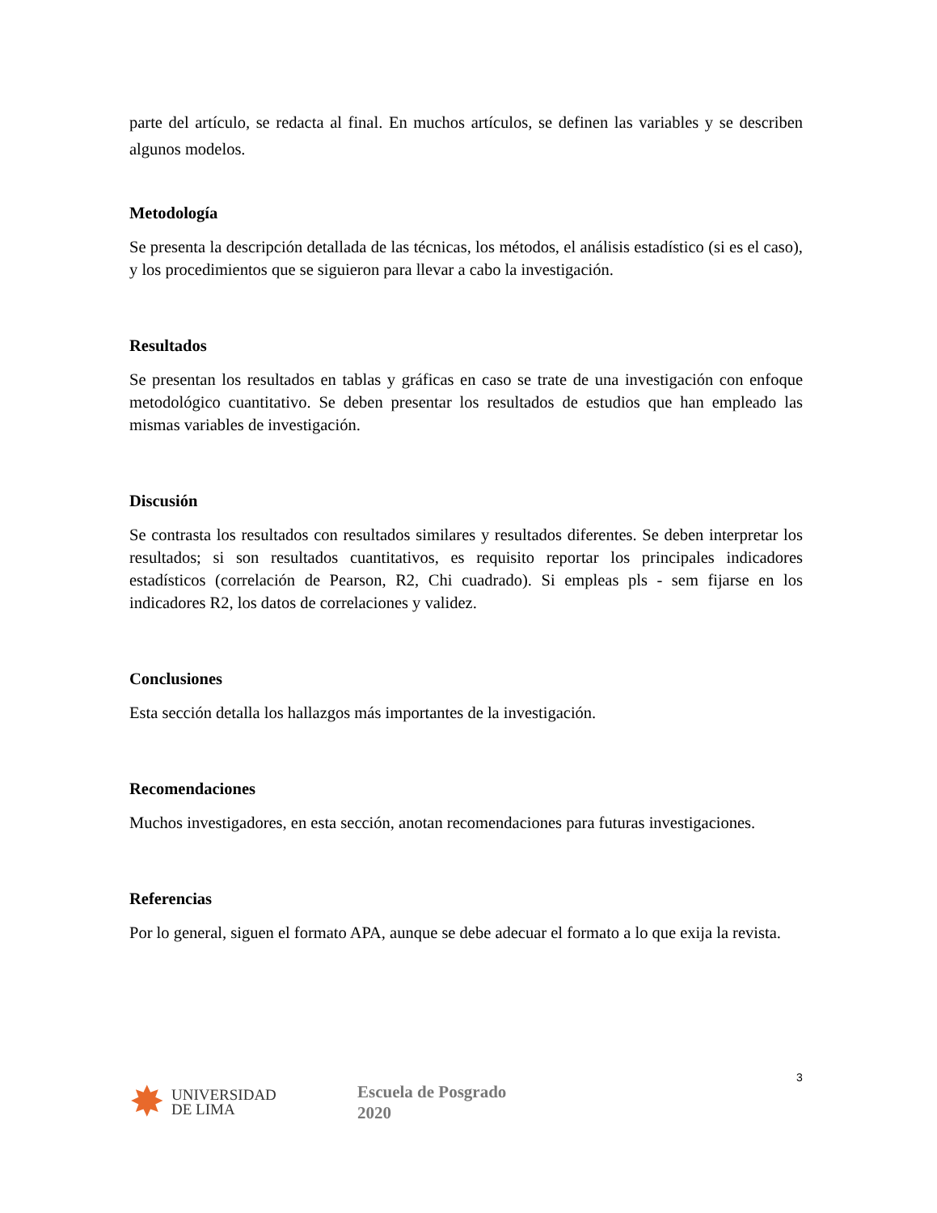parte del artículo, se redacta al final. En muchos artículos, se definen las variables y se describen algunos modelos.
Metodología
Se presenta la descripción detallada de las técnicas, los métodos, el análisis estadístico (si es el caso), y los procedimientos que se siguieron para llevar a cabo la investigación.
Resultados
Se presentan los resultados en tablas y gráficas en caso se trate de una investigación con enfoque metodológico cuantitativo. Se deben presentar los resultados de estudios que han empleado las mismas variables de investigación.
Discusión
Se contrasta los resultados con resultados similares y resultados diferentes. Se deben interpretar los resultados; si son resultados cuantitativos, es requisito reportar los principales indicadores estadísticos (correlación de Pearson, R2, Chi cuadrado). Si empleas pls - sem fijarse en los indicadores R2, los datos de correlaciones y validez.
Conclusiones
Esta sección detalla los hallazgos más importantes de la investigación.
Recomendaciones
Muchos investigadores, en esta sección, anotan recomendaciones para futuras investigaciones.
Referencias
Por lo general, siguen el formato APA, aunque se debe adecuar el formato a lo que exija la revista.
3
✸
UNIVERSIDAD
DE LIMA
Escuela de Posgrado
2020